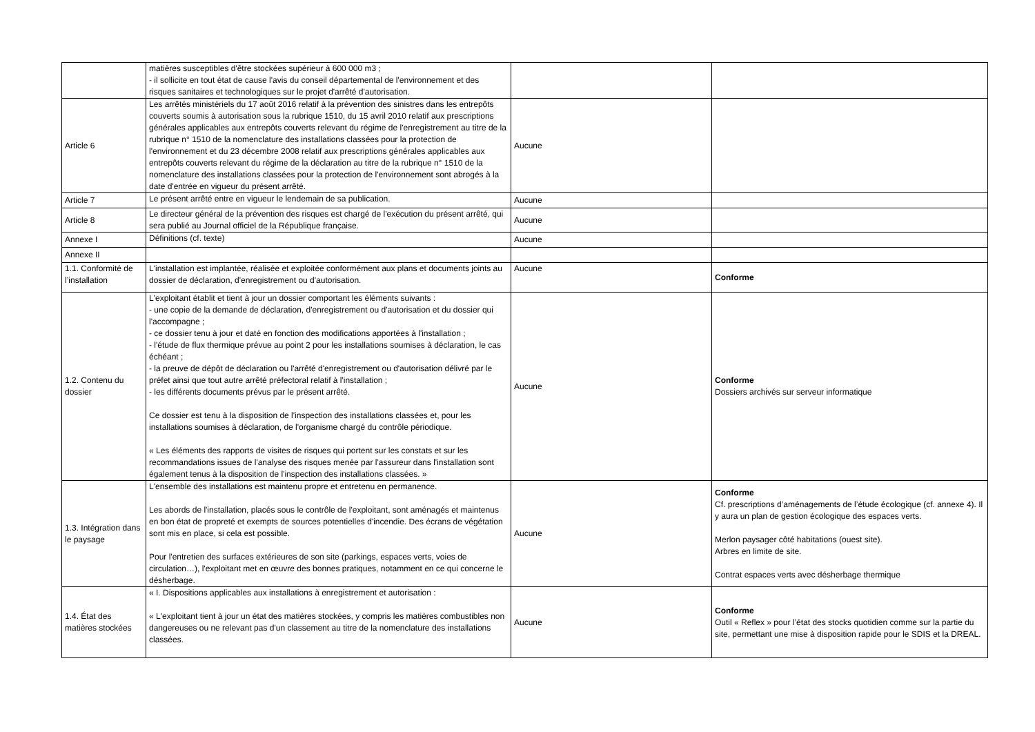| | matières susceptibles d'être stockées supérieur à 600 000 m3 ; - il sollicite en tout état de cause l'avis du conseil départemental de l'environnement et des risques sanitaires et technologiques sur le projet d'arrêté d'autorisation. | | |
| Article 6 | Les arrêtés ministériels du 17 août 2016 relatif à la prévention des sinistres dans les entrepôts couverts soumis à autorisation sous la rubrique 1510, du 15 avril 2010 relatif aux prescriptions générales applicables aux entrepôts couverts relevant du régime de l'enregistrement au titre de la rubrique n° 1510 de la nomenclature des installations classées pour la protection de l'environnement et du 23 décembre 2008 relatif aux prescriptions générales applicables aux entrepôts couverts relevant du régime de la déclaration au titre de la rubrique n° 1510 de la nomenclature des installations classées pour la protection de l'environnement sont abrogés à la date d'entrée en vigueur du présent arrêté. | Aucune | |
| Article 7 | Le présent arrêté entre en vigueur le lendemain de sa publication. | Aucune | |
| Article 8 | Le directeur général de la prévention des risques est chargé de l'exécution du présent arrêté, qui sera publié au Journal officiel de la République française. | Aucune | |
| Annexe I | Définitions (cf. texte) | Aucune | |
| Annexe II | | | |
| 1.1. Conformité de l’installation | L'installation est implantée, réalisée et exploitée conformément aux plans et documents joints au dossier de déclaration, d'enregistrement ou d'autorisation. | Aucune | Conforme |
| 1.2. Contenu du dossier | L'exploitant établit et tient à jour un dossier comportant les éléments suivants : - une copie de la demande de déclaration, d'enregistrement ou d'autorisation et du dossier qui l'accompagne ; - ce dossier tenu à jour et daté en fonction des modifications apportées à l'installation ; - l'étude de flux thermique prévue au point 2 pour les installations soumises à déclaration, le cas échéant ; - la preuve de dépôt de déclaration ou l'arrêté d'enregistrement ou d'autorisation délivré par le préfet ainsi que tout autre arrêté préfectoral relatif à l'installation ; - les différents documents prévus par le présent arrêté. Ce dossier est tenu à la disposition de l'inspection des installations classées et, pour les installations soumises à déclaration, de l'organisme chargé du contrôle périodique. « Les éléments des rapports de visites de risques qui portent sur les constats et sur les recommandations issues de l'analyse des risques menée par l'assureur dans l'installation sont également tenus à la disposition de l'inspection des installations classées. » | Aucune | Conforme Dossiers archivés sur serveur informatique |
| 1.3. Intégration dans le paysage | L'ensemble des installations est maintenu propre et entretenu en permanence. Les abords de l'installation, placés sous le contrôle de l'exploitant, sont aménagés et maintenus en bon état de propreté et exempts de sources potentielles d'incendie. Des écrans de végétation sont mis en place, si cela est possible. Pour l'entretien des surfaces extérieures de son site (parkings, espaces verts, voies de circulation…), l'exploitant met en œuvre des bonnes pratiques, notamment en ce qui concerne le désherbage. | Aucune | Conforme Cf. prescriptions d’aménagements de l’étude écologique (cf. annexe 4). Il y aura un plan de gestion écologique des espaces verts. Merlon paysager côté habitations (ouest site). Arbres en limite de site. Contrat espaces verts avec désherbage thermique |
| 1.4. État des matières stockées | « I. Dispositions applicables aux installations à enregistrement et autorisation : « L'exploitant tient à jour un état des matières stockées, y compris les matières combustibles non dangereuses ou ne relevant pas d'un classement au titre de la nomenclature des installations classées. | Aucune | Conforme Outil « Reflex » pour l’état des stocks quotidien comme sur la partie du site, permettant une mise à disposition rapide pour le SDIS et la DREAL. |